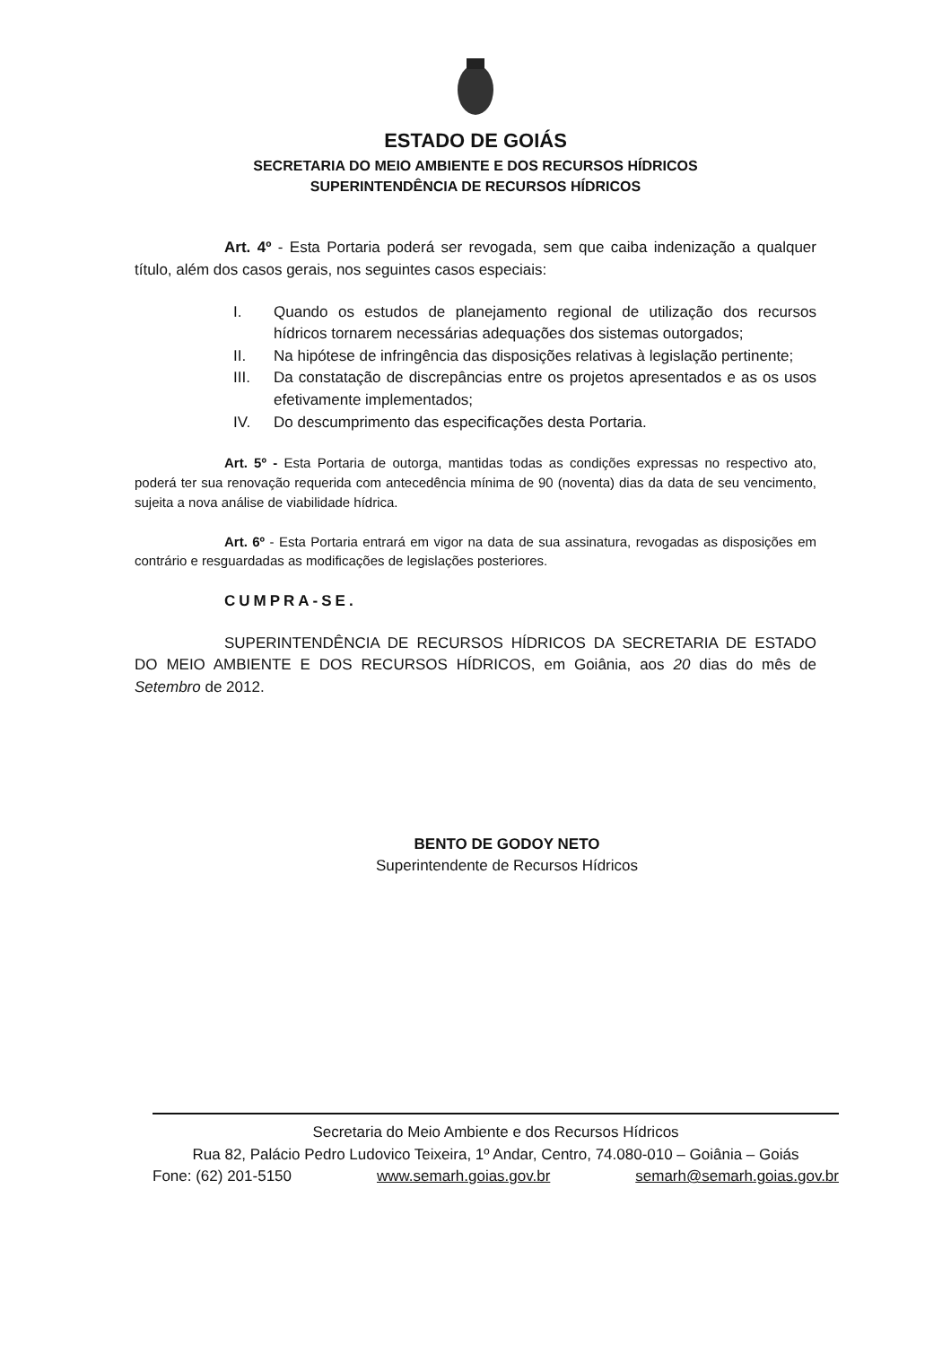ESTADO DE GOIÁS
SECRETARIA DO MEIO AMBIENTE E DOS RECURSOS HÍDRICOS
SUPERINTENDÊNCIA DE RECURSOS HÍDRICOS
Art. 4º - Esta Portaria poderá ser revogada, sem que caiba indenização a qualquer título, além dos casos gerais, nos seguintes casos especiais:
I. Quando os estudos de planejamento regional de utilização dos recursos hídricos tornarem necessárias adequações dos sistemas outorgados;
II. Na hipótese de infringência das disposições relativas à legislação pertinente;
III. Da constatação de discrepâncias entre os projetos apresentados e as os usos efetivamente implementados;
IV. Do descumprimento das especificações desta Portaria.
Art. 5º - Esta Portaria de outorga, mantidas todas as condições expressas no respectivo ato, poderá ter sua renovação requerida com antecedência mínima de 90 (noventa) dias da data de seu vencimento, sujeita a nova análise de viabilidade hídrica.
Art. 6º - Esta Portaria entrará em vigor na data de sua assinatura, revogadas as disposições em contrário e resguardadas as modificações de legislações posteriores.
CUMPRA-SE.
SUPERINTENDÊNCIA DE RECURSOS HÍDRICOS DA SECRETARIA DE ESTADO DO MEIO AMBIENTE E DOS RECURSOS HÍDRICOS, em Goiânia, aos 20 dias do mês de Setembro de 2012.
BENTO DE GODOY NETO
Superintendente de Recursos Hídricos
Secretaria do Meio Ambiente e dos Recursos Hídricos
Rua 82, Palácio Pedro Ludovico Teixeira, 1º Andar, Centro, 74.080-010 – Goiânia – Goiás
Fone: (62) 201-5150 www.semarh.goias.gov.br semarh@semarh.goias.gov.br